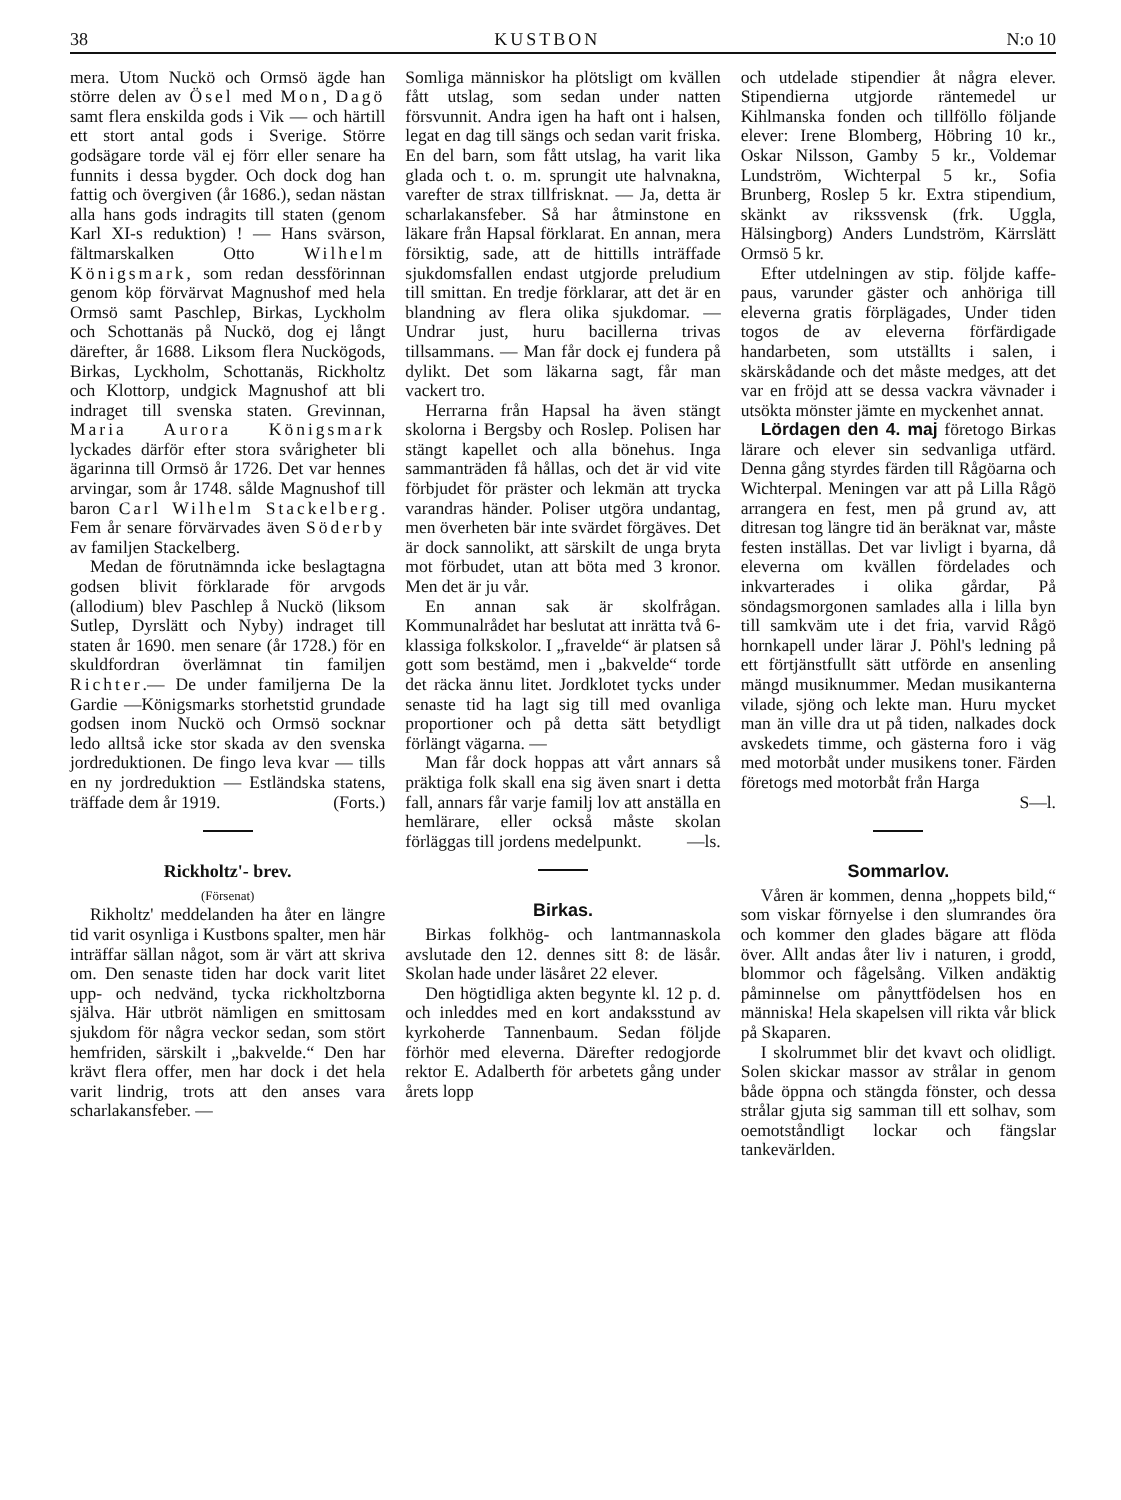38 KUSTBON N:o 10
mera. Utom Nuckö och Ormsö ägde han större delen av Ösel med Mon, Dagö samt flera enskilda gods i Vik — och härtill ett stort antal gods i Sverige. Större godsägare torde väl ej förr eller senare ha funnits i dessa bygder. Och dock dog han fattig och övergiven (år 1686.), sedan nästan alla hans gods indragits till staten (genom Karl XI-s reduktion) ! — Hans svärson, fältmarskalken Otto Wilhelm Königsmark, som redan dessförinnan genom köp förvärvat Magnushof med hela Ormsö samt Paschlep, Birkas, Lyckholm och Schottanäs på Nuckö, dog ej långt därefter, år 1688. Liksom flera Nuckögods, Birkas, Lyckholm, Schottanäs, Rickholtz och Klottorp, undgick Magnushof att bli indraget till svenska staten. Grevinnan, Maria Aurora Königsmark lyckades därför efter stora svårigheter bli ägarinna till Ormsö år 1726. Det var hennes arvingar, som år 1748. sålde Magnushof till baron Carl Wilhelm Stackelberg. Fem år senare förvärvades även Söderby av familjen Stackelberg.
Medan de förutnämnda icke beslagtagna godsen blivit förklarade för arvgods (allodium) blev Paschlep å Nuckö (liksom Sutlep, Dyrslätt och Nyby) indraget till staten år 1690. men senare (år 1728.) för en skuldfordran överlämnat tin familjen Richter.— De under familjerna De la Gardie —Königsmarks storhetstid grundade godsen inom Nuckö och Ormsö socknar ledo alltså icke stor skada av den svenska jordreduktionen. De fingo leva kvar — tills en ny jordreduktion — Estländska statens, träffade dem år 1919. (Forts.)
Rickholtz'- brev.
(Försenat)
Rikholtz' meddelanden ha åter en längre tid varit osynliga i Kustbons spalter, men här inträffar sällan något, som är värt att skriva om. Den senaste tiden har dock varit litet upp- och nedvänd, tycka rickholtzborna själva. Här utbröt nämligen en smittosam sjukdom för några veckor sedan, som stört hemfriden, särskilt i „bakvelde.“ Den har krävt flera offer, men har dock i det hela varit lindrig, trots att den anses vara scharlakansfeber. —
Somliga människor ha plötsligt om kvällen fått utslag, som sedan under natten försvunnit. Andra igen ha haft ont i halsen, legat en dag till sängs och sedan varit friska. En del barn, som fått utslag, ha varit lika glada och t. o. m. sprungit ute halvnakna, varefter de strax tillfrisknat. — Ja, detta är scharlakansfeber. Så har åtminstone en läkare från Hapsal förklarat. En annan, mera försiktig, sade, att de hittills inträffade sjukdomsfallen endast utgjorde preludium till smittan. En tredje förklarar, att det är en blandning av flera olika sjukdomar. — Undrar just, huru bacillerna trivas tillsammans. — Man får dock ej fundera på dylikt. Det som läkarna sagt, får man vackert tro.
Herrarna från Hapsal ha även stängt skolorna i Bergsby och Roslep. Polisen har stängt kapellet och alla bönehus. Inga sammanträden få hållas, och det är vid vite förbjudet för präster och lekmän att trycka varandras händer. Poliser utgöra undantag, men överheten bär inte svärdet förgäves. Det är dock sannolikt, att särskilt de unga bryta mot förbudet, utan att böta med 3 kronor. Men det är ju vår.
En annan sak är skolfrågan. Kommunalrådet har beslutat att inrätta två 6- klassiga folkskolor. I „fravelde“ är platsen så gott som bestämd, men i „bakvelde“ torde det räcka ännu litet. Jordklotet tycks under senaste tid ha lagt sig till med ovanliga proportioner och på detta sätt betydligt förlängt vägarna. —
Man får dock hoppas att vårt annars så präktiga folk skall ena sig även snart i detta fall, annars får varje familj lov att anställa en hemlärare, eller också måste skolan förläggas till jordens medelpunkt. —ls.
Birkas.
Birkas folkhög- och lantmannaskola avslutade den 12. dennes sitt 8: de läsår. Skolan hade under läsåret 22 elever.
Den högtidliga akten begynte kl. 12 p. d. och inleddes med en kort andaksstund av kyrkoherde Tannenbaum. Sedan följde förhör med eleverna. Därefter redogjorde rektor E. Adalberth för arbetets gång under årets lopp
och utdelade stipendier åt några elever. Stipendierna utgjorde räntemedel ur Kihlmanska fonden och tillföllo följande elever: Irene Blomberg, Höbring 10 kr., Oskar Nilsson, Gamby 5 kr., Voldemar Lundström, Wichterpal 5 kr., Sofia Brunberg, Roslep 5 kr. Extra stipendium, skänkt av rikssvensk (frk. Uggla, Hälsingborg) Anders Lundström, Kärrslätt Ormsö 5 kr.
Efter utdelningen av stip. följde kaffe- paus, varunder gäster och anhöriga till eleverna gratis förplägades, Under tiden togos de av eleverna förfärdigade handarbeten, som utställts i salen, i skärskådande och det måste medges, att det var en fröjd att se dessa vackra vävnader i utsökta mönster jämte en myckenhet annat.
Lördagen den 4. maj företogo Birkas lärare och elever sin sedvanliga utfärd. Denna gång styrdes färden till Rågöarna och Wichterpal. Meningen var att på Lilla Rågö arrangera en fest, men på grund av, att ditresan tog längre tid än beräknat var, måste festen inställas. Det var livligt i byarna, då eleverna om kvällen fördelades och inkvarterades i olika gårdar, På söndagsmorgonen samlades alla i lilla byn till samkväm ute i det fria, varvid Rågö hornkapell under lärar J. Pöhl's ledning på ett förtjänstfullt sätt utförde en ansenling mängd musiknummer. Medan musikanterna vilade, sjöng och lekte man. Huru mycket man än ville dra ut på tiden, nalkades dock avskedets timme, och gästerna foro i väg med motorbåt under musikens toner. Färden företogs med motorbåt från Harga
S—l.
Sommarlov.
Våren är kommen, denna „hoppets bild,“ som viskar förnyelse i den slumrandes öra och kommer den glades bägare att flöda över. Allt andas åter liv i naturen, i grodd, blommor och fågelsång. Vilken andäktig påminnelse om pånyttfödelsen hos en människa! Hela skapelsen vill rikta vår blick på Skaparen.
I skolrummet blir det kvavt och olidligt. Solen skickar massor av strålar in genom både öppna och stängda fönster, och dessa strålar gjuta sig samman till ett solhav, som oemotståndligt lockar och fängslar tankevärlden.